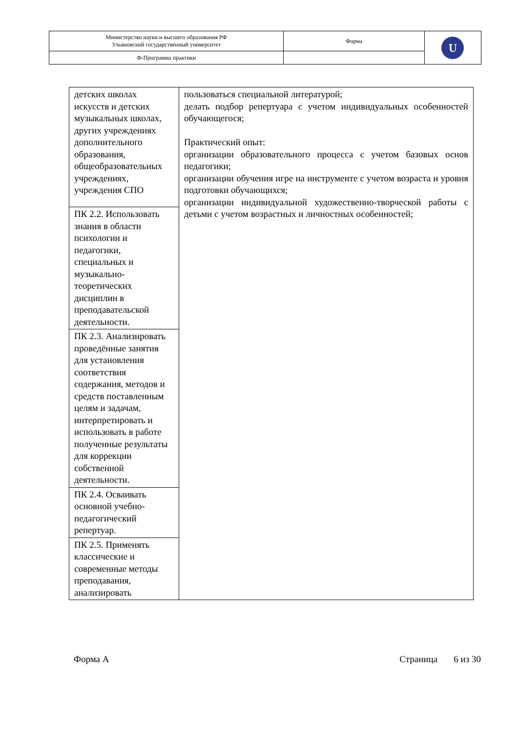| Министерство науки и высшего образования РФ Ульяновский государственный университет | Форма | U |
| Ф-Программа практики | | |
| детских школах искусств и детских музыкальных школах, других учреждениях дополнительного образования, общеобразовательных учреждениях, учреждения СПО | пользоваться специальной литературой; делать подбор репертуара с учетом индивидуальных особенностей обучающегося; Практический опыт: организации образовательного процесса с учетом базовых основ педагогики; организации обучения игре на инструменте с учетом возраста и уровня подготовки обучающихся; организации индивидуальной художественно-творческой работы с детьми с учетом возрастных и личностных особенностей; |
| ПК 2.2. Использовать знания в области психологии и педагогики, специальных и музыкально-теоретических дисциплин в преподавательской деятельности. | |
| ПК 2.3. Анализировать проведённые занятия для установления соответствия содержания, методов и средств поставленным целям и задачам, интерпретировать и использовать в работе полученные результаты для коррекции собственной деятельности. | |
| ПК 2.4. Осваивать основной учебно-педагогический репертуар. | |
| ПК 2.5. Применять классические и современные методы преподавания, анализировать | |
Форма А Страница 6 из 30